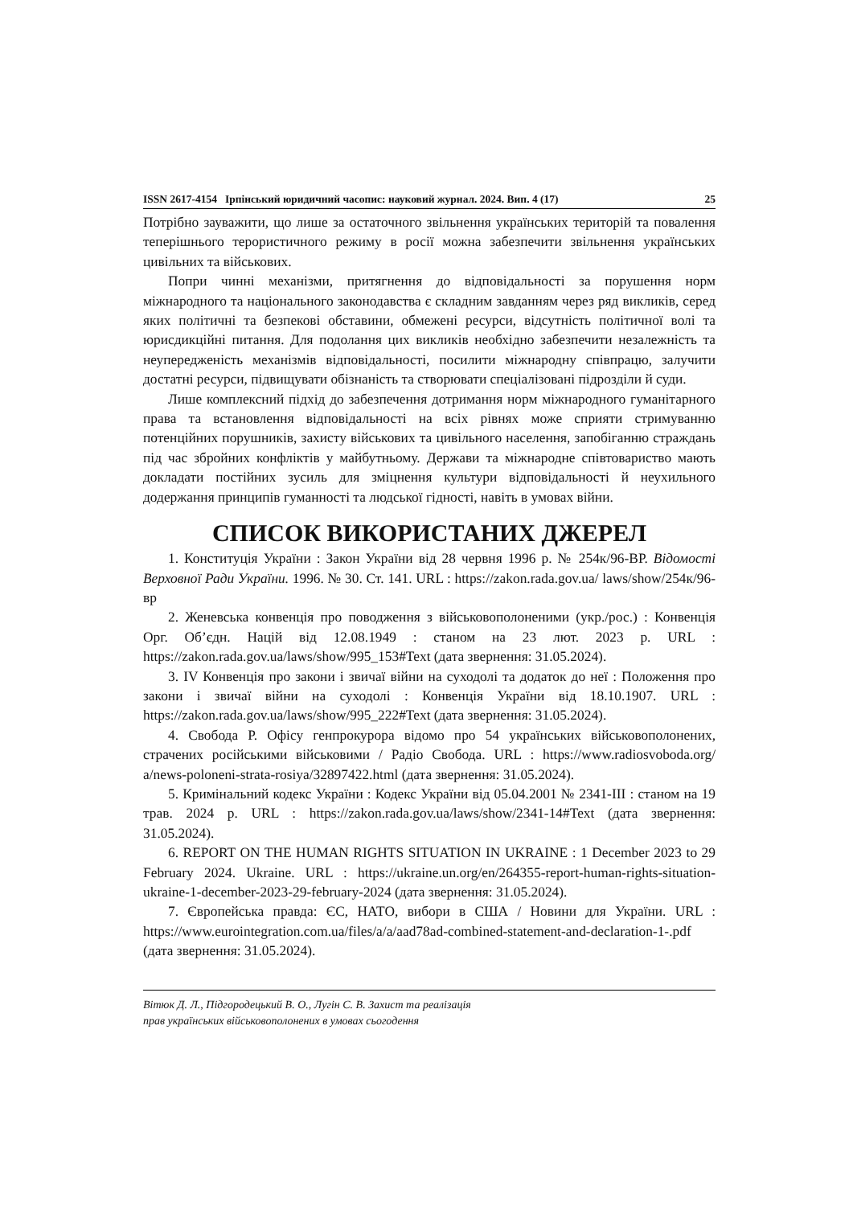ISSN 2617-4154 Ірпінський юридичний часопис: науковий журнал. 2024. Вип. 4 (17) 25
Потрібно зауважити, що лише за остаточного звільнення українських територій та повалення теперішнього терористичного режиму в росії можна забезпечити звільнення українських цивільних та військових.
Попри чинні механізми, притягнення до відповідальності за порушення норм міжнародного та національного законодавства є складним завданням через ряд викликів, серед яких політичні та безпекові обставини, обмежені ресурси, відсутність політичної волі та юрисдикційні питання. Для подолання цих викликів необхідно забезпечити незалежність та неупередженість механізмів відповідальності, посилити міжнародну співпрацю, залучити достатні ресурси, підвищувати обізнаність та створювати спеціалізовані підрозділи й суди.
Лише комплексний підхід до забезпечення дотримання норм міжнародного гуманітарного права та встановлення відповідальності на всіх рівнях може сприяти стримуванню потенційних порушників, захисту військових та цивільного населення, запобіганню страждань під час збройних конфліктів у майбутньому. Держави та міжнародне співтовариство мають докладати постійних зусиль для зміцнення культури відповідальності й неухильного додержання принципів гуманності та людської гідності, навіть в умовах війни.
СПИСОК ВИКОРИСТАНИХ ДЖЕРЕЛ
1. Конституція України : Закон України від 28 червня 1996 р. № 254к/96-ВР. Відомості Верховної Ради України. 1996. № 30. Ст. 141. URL : https://zakon.rada.gov.ua/ laws/show/254к/96-вр
2. Женевська конвенція про поводження з військовополоненими (укр./рос.) : Конвенція Орг. Об’єдн. Націй від 12.08.1949 : станом на 23 лют. 2023 р. URL : https://zakon.rada.gov.ua/laws/show/995_153#Text (дата звернення: 31.05.2024).
3. IV Конвенція про закони і звичаї війни на суходолі та додаток до неї : Положення про закони і звичаї війни на суходолі : Конвенція України від 18.10.1907. URL : https://zakon.rada.gov.ua/laws/show/995_222#Text (дата звернення: 31.05.2024).
4. Свобода Р. Офісу генпрокурора відомо про 54 українських військовополонених, страчених російськими військовими / Радіо Свобода. URL : https://www.radiosvoboda.org/ a/news-poloneni-strata-rosiya/32897422.html (дата звернення: 31.05.2024).
5. Кримінальний кодекс України : Кодекс України від 05.04.2001 № 2341-III : станом на 19 трав. 2024 р. URL : https://zakon.rada.gov.ua/laws/show/2341-14#Text (дата звернення: 31.05.2024).
6. REPORT ON THE HUMAN RIGHTS SITUATION IN UKRAINE : 1 December 2023 to 29 February 2024. Ukraine. URL : https://ukraine.un.org/en/264355-report-human-rights-situation-ukraine-1-december-2023-29-february-2024 (дата звернення: 31.05.2024).
7. Європейська правда: ЄС, НАТО, вибори в США / Новини для України. URL : https://www.eurointegration.com.ua/files/a/a/aad78ad-combined-statement-and-declaration-1-.pdf (дата звернення: 31.05.2024).
Вітюк Д. Л., Підгородецький В. О., Лугін С. В. Захист та реалізація
прав українських військовополонених в умовах сьогодення